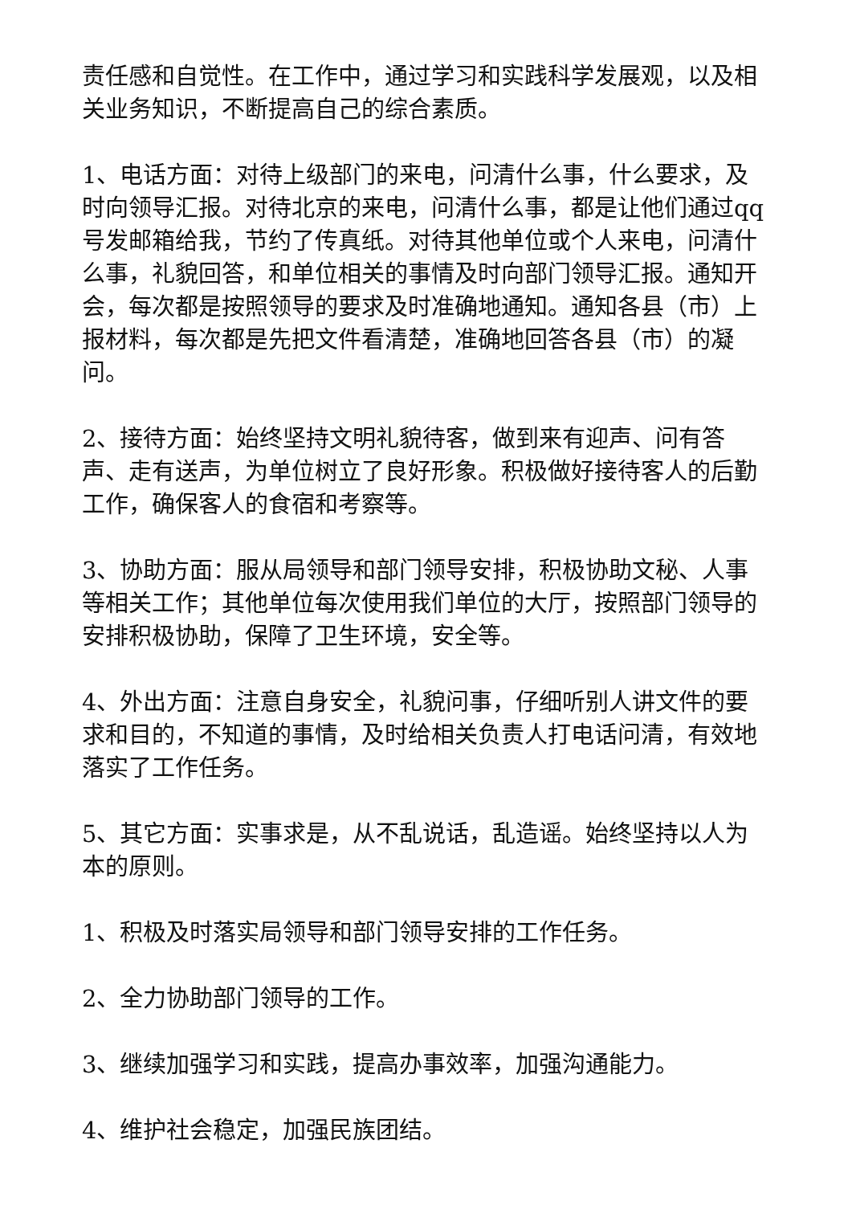责任感和自觉性。在工作中，通过学习和实践科学发展观，以及相关业务知识，不断提高自己的综合素质。
1、电话方面：对待上级部门的来电，问清什么事，什么要求，及时向领导汇报。对待北京的来电，问清什么事，都是让他们通过qq号发邮箱给我，节约了传真纸。对待其他单位或个人来电，问清什么事，礼貌回答，和单位相关的事情及时向部门领导汇报。通知开会，每次都是按照领导的要求及时准确地通知。通知各县（市）上报材料，每次都是先把文件看清楚，准确地回答各县（市）的凝问。
2、接待方面：始终坚持文明礼貌待客，做到来有迎声、问有答声、走有送声，为单位树立了良好形象。积极做好接待客人的后勤工作，确保客人的食宿和考察等。
3、协助方面：服从局领导和部门领导安排，积极协助文秘、人事等相关工作；其他单位每次使用我们单位的大厅，按照部门领导的安排积极协助，保障了卫生环境，安全等。
4、外出方面：注意自身安全，礼貌问事，仔细听别人讲文件的要求和目的，不知道的事情，及时给相关负责人打电话问清，有效地落实了工作任务。
5、其它方面：实事求是，从不乱说话，乱造谣。始终坚持以人为本的原则。
1、积极及时落实局领导和部门领导安排的工作任务。
2、全力协助部门领导的工作。
3、继续加强学习和实践，提高办事效率，加强沟通能力。
4、维护社会稳定，加强民族团结。